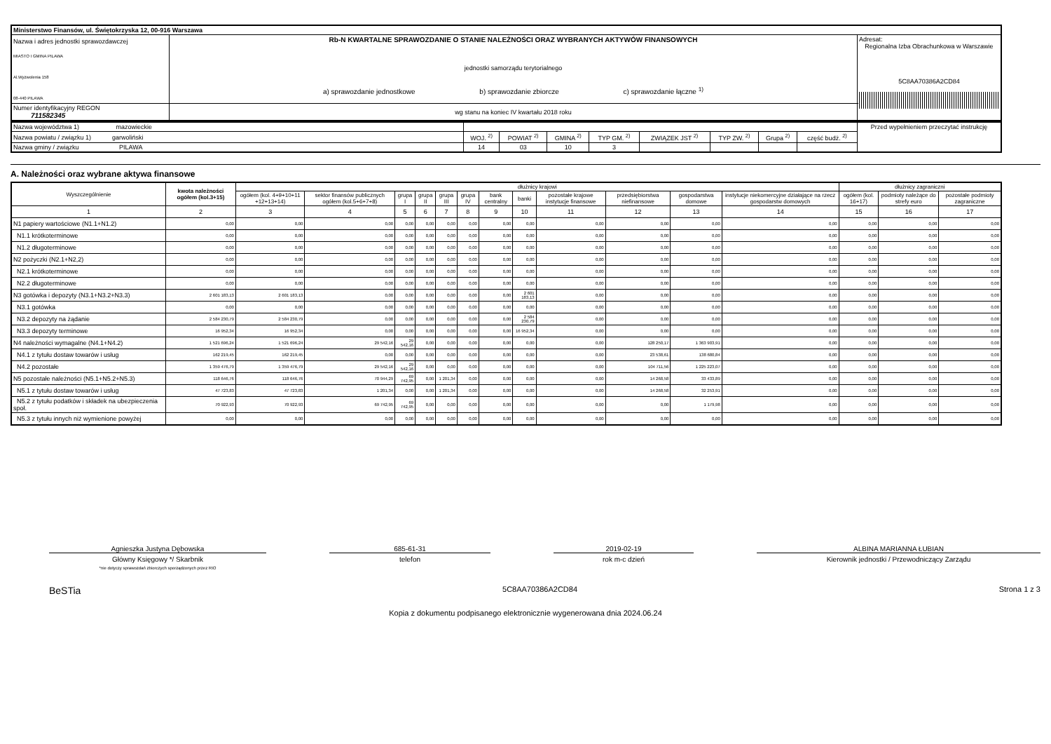| Ministerstwo Finansów, ul. Świętokrzyska 12, 00-916 Warszawa | | |
| Nazwa i adres jednostki sprawozdawczej MIASTO I GMINA PILAWA Al.Wyzwolenia 158 08-440 PILAWA | Rb-N KWARTALNE SPRAWOZDANIE O STANIE NALEŻNOŚCI ORAZ WYBRANYCH AKTYWÓW FINANSOWYCH jednostki samorządu terytorialnego a) sprawozdanie jednostkowe b) sprawozdanie zbiorcze c) sprawozdanie łączne <sup>1)</sup> | Adresat: Regionalna Izba Obrachunkowa w Warszawie 5C8AA70386A2CD84 |
| Numer identyfikacyjny REGON 711582345 | wg stanu na koniec IV kwartału 2018 roku | |
| Nazwa województwa 1) mazowieckie | | | | | | | | | Przed wypełnieniem przeczytać instrukcję |
| Nazwa powiatu / związku 1) garwoliński | WOJ. <sup>2)</sup> | POWIAT <sup>2)</sup> | GMINA <sup>2)</sup> | TYP GM. <sup>2)</sup> | ZWIĄZEK JST <sup>2)</sup> | TYP ZW. <sup>2)</sup> | Grupa <sup>2)</sup> | część budż. <sup>2)</sup> | |
| Nazwa gminy / związku PILAWA | 14 | 03 | 10 | 3 | | | | | |
A. Należności oraz wybrane aktywa finansowe
| Wyszczególnienie | kwota należności ogółem (kol.3+15) | dłużnicy krajowi | | | | | | | | | | | | dłużnicy zagraniczni | | |
| --- | --- | --- | --- | --- | --- | --- | --- | --- | --- | --- | --- | --- | --- | --- | --- | --- |
| | | ogółem (kol. 4+9+10+11 +12+13+14) | sektor finansów publicznych ogółem (kol.5+6+7+8) | grupa I | grupa II | grupa III | grupa IV | bank centralny | banki | pozostałe krajowe instytucje finansowe | przedsiębiorstwa niefinansowe | gospodarstwa domowe | instytucje niekomercyjne działające na rzecz gospodarstw domowych | ogółem (kol. 16+17) | podmioty należące do strefy euro | pozostałe podmioty zagraniczne |
| 1 | 2 | 3 | 4 | 5 | 6 | 7 | 8 | 9 | 10 | 11 | 12 | 13 | 14 | 15 | 16 | 17 |
| N1 papiery wartościowe (N1.1+N1.2) | 0,00 | 0,00 | 0,00 | 0,00 | 0,00 | 0,00 | 0,00 | 0,00 | 0,00 | 0,00 | 0,00 | 0,00 | 0,00 | 0,00 | 0,00 | 0,00 |
| N1.1 krótkoterminowe | 0,00 | 0,00 | 0,00 | 0,00 | 0,00 | 0,00 | 0,00 | 0,00 | 0,00 | 0,00 | 0,00 | 0,00 | 0,00 | 0,00 | 0,00 | 0,00 |
| N1.2 długoterminowe | 0,00 | 0,00 | 0,00 | 0,00 | 0,00 | 0,00 | 0,00 | 0,00 | 0,00 | 0,00 | 0,00 | 0,00 | 0,00 | 0,00 | 0,00 | 0,00 |
| N2 pożyczki (N2.1+N2,2) | 0,00 | 0,00 | 0,00 | 0,00 | 0,00 | 0,00 | 0,00 | 0,00 | 0,00 | 0,00 | 0,00 | 0,00 | 0,00 | 0,00 | 0,00 | 0,00 |
| N2.1 krótkoterminowe | 0,00 | 0,00 | 0,00 | 0,00 | 0,00 | 0,00 | 0,00 | 0,00 | 0,00 | 0,00 | 0,00 | 0,00 | 0,00 | 0,00 | 0,00 | 0,00 |
| N2.2 długoterminowe | 0,00 | 0,00 | 0,00 | 0,00 | 0,00 | 0,00 | 0,00 | 0,00 | 0,00 | 0,00 | 0,00 | 0,00 | 0,00 | 0,00 | 0,00 | 0,00 |
| N3 gotówka i depozyty (N3.1+N3.2+N3.3) | 2 601 183,13 | 2 601 183,13 | 0,00 | 0,00 | 0,00 | 0,00 | 0,00 | 0,00 | 2 601 183,13 | 0,00 | 0,00 | 0,00 | 0,00 | 0,00 | 0,00 | 0,00 |
| N3.1 gotówka | 0,00 | 0,00 | 0,00 | 0,00 | 0,00 | 0,00 | 0,00 | 0,00 | 0,00 | 0,00 | 0,00 | 0,00 | 0,00 | 0,00 | 0,00 | 0,00 |
| N3.2 depozyty na żądanie | 2 584 230,79 | 2 584 230,79 | 0,00 | 0,00 | 0,00 | 0,00 | 0,00 | 0,00 | 2 584 230,79 | 0,00 | 0,00 | 0,00 | 0,00 | 0,00 | 0,00 | 0,00 |
| N3.3 depozyty terminowe | 16 952,34 | 16 952,34 | 0,00 | 0,00 | 0,00 | 0,00 | 0,00 | 0,00 | 16 952,34 | 0,00 | 0,00 | 0,00 | 0,00 | 0,00 | 0,00 | 0,00 |
| N4 należności wymagalne (N4.1+N4.2) | 1 521 696,24 | 1 521 696,24 | 29 542,16 | 29 542,16 | 0,00 | 0,00 | 0,00 | 0,00 | 0,00 | 0,00 | 128 250,17 | 1 363 903,91 | 0,00 | 0,00 | 0,00 | 0,00 |
| N4.1 z tytułu dostaw towarów i usług | 162 219,45 | 162 219,45 | 0,00 | 0,00 | 0,00 | 0,00 | 0,00 | 0,00 | 0,00 | 0,00 | 23 538,61 | 138 680,84 | 0,00 | 0,00 | 0,00 | 0,00 |
| N4.2 pozostałe | 1 359 476,79 | 1 359 476,79 | 29 542,16 | 29 542,16 | 0,00 | 0,00 | 0,00 | 0,00 | 0,00 | 0,00 | 104 711,56 | 1 225 223,07 | 0,00 | 0,00 | 0,00 | 0,00 |
| N5 pozostałe należności (N5.1+N5.2+N5.3) | 118 646,76 | 118 646,76 | 70 944,29 | 69 742,95 | 0,00 | 1 201,34 | 0,00 | 0,00 | 0,00 | 0,00 | 14 268,58 | 33 433,89 | 0,00 | 0,00 | 0,00 | 0,00 |
| N5.1 z tytułu dostaw towarów i usług | 47 723,83 | 47 723,83 | 1 201,34 | 0,00 | 0,00 | 1 201,34 | 0,00 | 0,00 | 0,00 | 0,00 | 14 268,58 | 32 253,91 | 0,00 | 0,00 | 0,00 | 0,00 |
| N5.2 z tytułu podatków i składek na ubezpieczenia społ. | 70 922,93 | 70 922,93 | 69 742,95 | 69 742,95 | 0,00 | 0,00 | 0,00 | 0,00 | 0,00 | 0,00 | 0,00 | 1 179,98 | 0,00 | 0,00 | 0,00 | 0,00 |
| N5.3 z tytułu innych niż wymienione powyżej | 0,00 | 0,00 | 0,00 | 0,00 | 0,00 | 0,00 | 0,00 | 0,00 | 0,00 | 0,00 | 0,00 | 0,00 | 0,00 | 0,00 | 0,00 | 0,00 |
Agnieszka Justyna Dębowska
Główny Księgowy */ Skarbnik
*nie dotyczy sprawozdań zbiorczych sporządzonych przez RIO
685-61-31
telefon
2019-02-19
rok m-c dzień
ALBINA MARIANNA ŁUBIAN
Kierownik jednostki / Przewodniczący Zarządu
BeSTia 5C8AA70386A2CD84 Strona 1 z 3
Kopia z dokumentu podpisanego elektronicznie wygenerowana dnia 2024.06.24